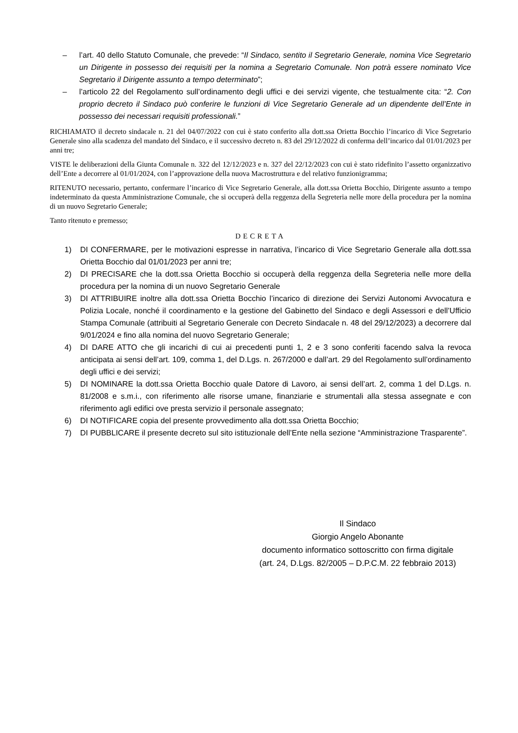– l’art. 40 dello Statuto Comunale, che prevede: “Il Sindaco, sentito il Segretario Generale, nomina Vice Segretario un Dirigente in possesso dei requisiti per la nomina a Segretario Comunale. Non potrà essere nominato Vice Segretario il Dirigente assunto a tempo determinato”;
– l’articolo 22 del Regolamento sull’ordinamento degli uffici e dei servizi vigente, che testualmente cita: “2. Con proprio decreto il Sindaco può conferire le funzioni di Vice Segretario Generale ad un dipendente dell’Ente in possesso dei necessari requisiti professionali.”
RICHIAMATO il decreto sindacale n. 21 del 04/07/2022 con cui è stato conferito alla dott.ssa Orietta Bocchio l’incarico di Vice Segretario Generale sino alla scadenza del mandato del Sindaco, e il successivo decreto n. 83 del 29/12/2022 di conferma dell’incarico dal 01/01/2023 per anni tre;
VISTE le deliberazioni della Giunta Comunale n. 322 del 12/12/2023 e n. 327 del 22/12/2023 con cui è stato ridefinito l’assetto organizzativo dell’Ente a decorrere al 01/01/2024, con l’approvazione della nuova Macrostruttura e del relativo funzionigramma;
RITENUTO necessario, pertanto, confermare l’incarico di Vice Segretario Generale, alla dott.ssa Orietta Bocchio, Dirigente assunto a tempo indeterminato da questa Amministrazione Comunale, che si occuperà della reggenza della Segreteria nelle more della procedura per la nomina di un nuovo Segretario Generale;
Tanto ritenuto e premesso;
DECRETA
1) DI CONFERMARE, per le motivazioni espresse in narrativa, l’incarico di Vice Segretario Generale alla dott.ssa Orietta Bocchio dal 01/01/2023 per anni tre;
2) DI PRECISARE che la dott.ssa Orietta Bocchio si occuperà della reggenza della Segreteria nelle more della procedura per la nomina di un nuovo Segretario Generale
3) DI ATTRIBUIRE inoltre alla dott.ssa Orietta Bocchio l’incarico di direzione dei Servizi Autonomi Avvocatura e Polizia Locale, nonché il coordinamento e la gestione del Gabinetto del Sindaco e degli Assessori e dell’Ufficio Stampa Comunale (attribuiti al Segretario Generale con Decreto Sindacale n. 48 del 29/12/2023) a decorrere dal 9/01/2024 e fino alla nomina del nuovo Segretario Generale;
4) DI DARE ATTO che gli incarichi di cui ai precedenti punti 1, 2 e 3 sono conferiti facendo salva la revoca anticipata ai sensi dell’art. 109, comma 1, del D.Lgs. n. 267/2000 e dall’art. 29 del Regolamento sull’ordinamento degli uffici e dei servizi;
5) DI NOMINARE la dott.ssa Orietta Bocchio quale Datore di Lavoro, ai sensi dell’art. 2, comma 1 del D.Lgs. n. 81/2008 e s.m.i., con riferimento alle risorse umane, finanziarie e strumentali alla stessa assegnate e con riferimento agli edifici ove presta servizio il personale assegnato;
6) DI NOTIFICARE copia del presente provvedimento alla dott.ssa Orietta Bocchio;
7) DI PUBBLICARE il presente decreto sul sito istituzionale dell’Ente nella sezione “Amministrazione Trasparente”.
Il Sindaco
Giorgio Angelo Abonante
documento informatico sottoscritto con firma digitale (art. 24, D.Lgs. 82/2005 – D.P.C.M. 22 febbraio 2013)